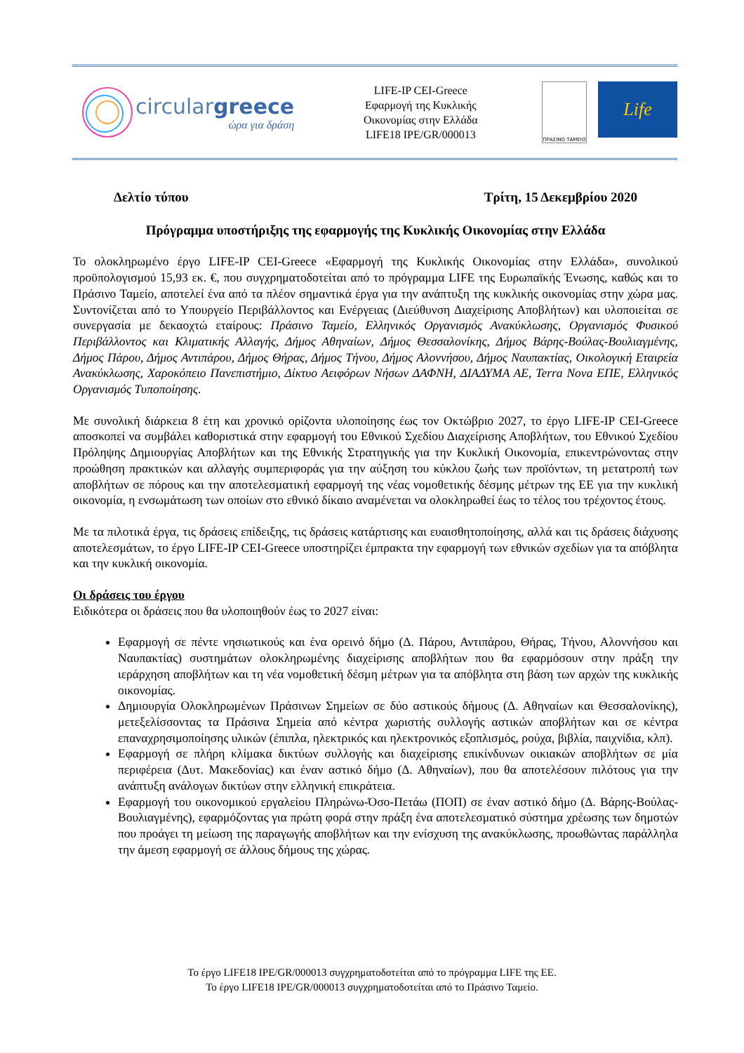circulargreece
ώρα για δράση
LIFE-IP CEI-Greece
Εφαρμογή της Κυκλικής
Οικονομίας στην Ελλάδα
LIFE18 IPE/GR/000013
ΠΡΑΣΙΝΟ ΤΑΜΕΙΟ
Life
Δελτίο τύπου Τρίτη, 15 Δεκεμβρίου 2020
Πρόγραμμα υποστήριξης της εφαρμογής της Κυκλικής Οικονομίας στην Ελλάδα
Το ολοκληρωμένο έργο LIFE-IP CEI-Greece «Εφαρμογή της Κυκλικής Οικονομίας στην Ελλάδα», συνολικού προϋπολογισμού 15,93 εκ. €, που συγχρηματοδοτείται από το πρόγραμμα LIFE της Ευρωπαϊκής Ένωσης, καθώς και το Πράσινο Ταμείο, αποτελεί ένα από τα πλέον σημαντικά έργα για την ανάπτυξη της κυκλικής οικονομίας στην χώρα μας. Συντονίζεται από το Υπουργείο Περιβάλλοντος και Ενέργειας (Διεύθυνση Διαχείρισης Αποβλήτων) και υλοποιείται σε συνεργασία με δεκαοχτώ εταίρους: Πράσινο Ταμείο, Ελληνικός Οργανισμός Ανακύκλωσης, Οργανισμός Φυσικού Περιβάλλοντος και Κλιματικής Αλλαγής, Δήμος Αθηναίων, Δήμος Θεσσαλονίκης, Δήμος Βάρης-Βούλας-Βουλιαγμένης, Δήμος Πάρου, Δήμος Αντιπάρου, Δήμος Θήρας, Δήμος Τήνου, Δήμος Αλοννήσου, Δήμος Ναυπακτίας, Οικολογική Εταιρεία Ανακύκλωσης, Χαροκόπειο Πανεπιστήμιο, Δίκτυο Αειφόρων Νήσων ΔΑΦΝΗ, ΔΙΑΔΥΜΑ ΑΕ, Terra Nova ΕΠΕ, Ελληνικός Οργανισμός Τυποποίησης.
Με συνολική διάρκεια 8 έτη και χρονικό ορίζοντα υλοποίησης έως τον Οκτώβριο 2027, το έργο LIFE-IP CEI-Greece αποσκοπεί να συμβάλει καθοριστικά στην εφαρμογή του Εθνικού Σχεδίου Διαχείρισης Αποβλήτων, του Εθνικού Σχεδίου Πρόληψης Δημιουργίας Αποβλήτων και της Εθνικής Στρατηγικής για την Κυκλική Οικονομία, επικεντρώνοντας στην προώθηση πρακτικών και αλλαγής συμπεριφοράς για την αύξηση του κύκλου ζωής των προϊόντων, τη μετατροπή των αποβλήτων σε πόρους και την αποτελεσματική εφαρμογή της νέας νομοθετικής δέσμης μέτρων της ΕΕ για την κυκλική οικονομία, η ενσωμάτωση των οποίων στο εθνικό δίκαιο αναμένεται να ολοκληρωθεί έως το τέλος του τρέχοντος έτους.
Με τα πιλοτικά έργα, τις δράσεις επίδειξης, τις δράσεις κατάρτισης και ευαισθητοποίησης, αλλά και τις δράσεις διάχυσης αποτελεσμάτων, το έργο LIFE-IP CEI-Greece υποστηρίζει έμπρακτα την εφαρμογή των εθνικών σχεδίων για τα απόβλητα και την κυκλική οικονομία.
Οι δράσεις του έργου
Ειδικότερα οι δράσεις που θα υλοποιηθούν έως το 2027 είναι:
Εφαρμογή σε πέντε νησιωτικούς και ένα ορεινό δήμο (Δ. Πάρου, Αντιπάρου, Θήρας, Τήνου, Αλοννήσου και Ναυπακτίας) συστημάτων ολοκληρωμένης διαχείρισης αποβλήτων που θα εφαρμόσουν στην πράξη την ιεράρχηση αποβλήτων και τη νέα νομοθετική δέσμη μέτρων για τα απόβλητα στη βάση των αρχών της κυκλικής οικονομίας.
Δημιουργία Ολοκληρωμένων Πράσινων Σημείων σε δύο αστικούς δήμους (Δ. Αθηναίων και Θεσσαλονίκης), μετεξελίσσοντας τα Πράσινα Σημεία από κέντρα χωριστής συλλογής αστικών αποβλήτων και σε κέντρα επαναχρησιμοποίησης υλικών (έπιπλα, ηλεκτρικός και ηλεκτρονικός εξοπλισμός, ρούχα, βιβλία, παιχνίδια, κλπ).
Εφαρμογή σε πλήρη κλίμακα δικτύων συλλογής και διαχείρισης επικίνδυνων οικιακών αποβλήτων σε μία περιφέρεια (Δυτ. Μακεδονίας) και έναν αστικό δήμο (Δ. Αθηναίων), που θα αποτελέσουν πιλότους για την ανάπτυξη ανάλογων δικτύων στην ελληνική επικράτεια.
Εφαρμογή του οικονομικού εργαλείου Πληρώνω-Όσο-Πετάω (ΠΟΠ) σε έναν αστικό δήμο (Δ. Βάρης-Βούλας-Βουλιαγμένης), εφαρμόζοντας για πρώτη φορά στην πράξη ένα αποτελεσματικό σύστημα χρέωσης των δημοτών που προάγει τη μείωση της παραγωγής αποβλήτων και την ενίσχυση της ανακύκλωσης, προωθώντας παράλληλα την άμεση εφαρμογή σε άλλους δήμους της χώρας.
Το έργο LIFE18 IPE/GR/000013 συγχρηματοδοτείται από το πρόγραμμα LIFE της ΕΕ.
Το έργο LIFE18 IPE/GR/000013 συγχρηματοδοτείται από το Πράσινο Ταμείο.